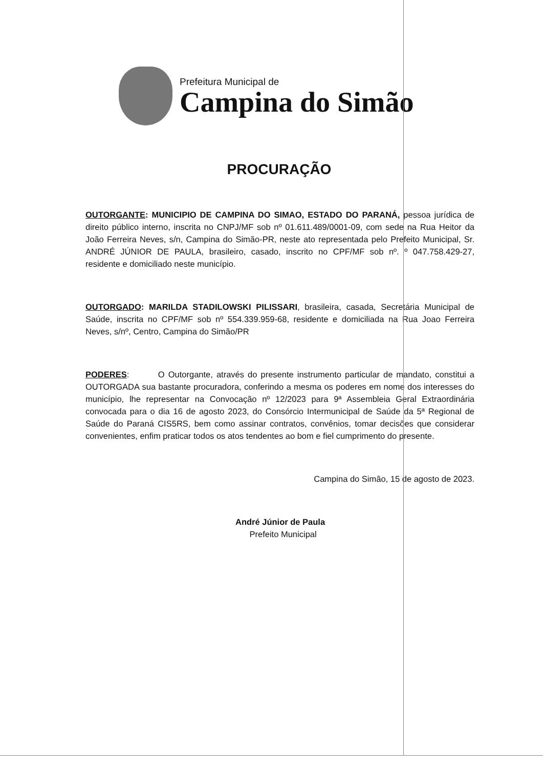Prefeitura Municipal de
Campina do Simão
PROCURAÇÃO
OUTORGANTE: MUNICIPIO DE CAMPINA DO SIMAO, ESTADO DO PARANÁ, pessoa jurídica de direito público interno, inscrita no CNPJ/MF sob nº 01.611.489/0001-09, com sede na Rua Heitor da João Ferreira Neves, s/n, Campina do Simão-PR, neste ato representada pelo Prefeito Municipal, Sr. ANDRÉ JÚNIOR DE PAULA, brasileiro, casado, inscrito no CPF/MF sob nº. º 047.758.429-27, residente e domiciliado neste município.
OUTORGADO: MARILDA STADILOWSKI PILISSARI, brasileira, casada, Secretária Municipal de Saúde, inscrita no CPF/MF sob nº 554.339.959-68, residente e domiciliada na Rua Joao Ferreira Neves, s/nº, Centro, Campina do Simão/PR
PODERES: O Outorgante, através do presente instrumento particular de mandato, constitui a OUTORGADA sua bastante procuradora, conferindo a mesma os poderes em nome dos interesses do município, lhe representar na Convocação nº 12/2023 para 9ª Assembleia Geral Extraordinária convocada para o dia 16 de agosto 2023, do Consórcio Intermunicipal de Saúde da 5ª Regional de Saúde do Paraná CIS5RS, bem como assinar contratos, convênios, tomar decisões que considerar convenientes, enfim praticar todos os atos tendentes ao bom e fiel cumprimento do presente.
Campina do Simão, 15 de agosto de 2023.
André Júnior de Paula
Prefeito Municipal